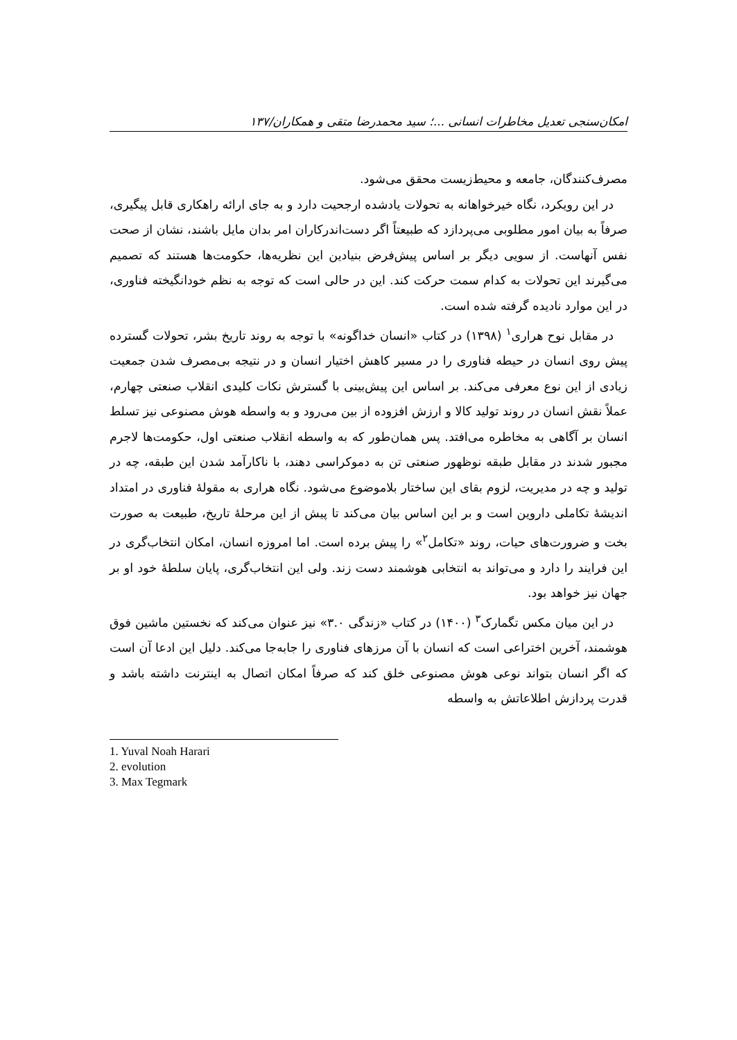امکان‌سنجی تعدیل مخاطرات انسانی ...؛ سید محمدرضا متقی و همکاران/۱۳۷
مصرف‌کنندگان، جامعه و محیط‌زیست محقق می‌شود.
در این رویکرد، نگاه خیرخواهانه به تحولات یادشده ارجحیت دارد و به جای ارائه راهکاری قابل پیگیری، صرفاً به بیان امور مطلوبی می‌پردازد که طبیعتاً اگر دست‌اندرکاران امر بدان مایل باشند، نشان از صحت نفس آنهاست. از سویی دیگر بر اساس پیش‌فرض بنیادین این نظریه‌ها، حکومت‌ها هستند که تصمیم می‌گیرند این تحولات به کدام سمت حرکت کند. این در حالی است که توجه به نظم خودانگیخته فناوری، در این موارد نادیده گرفته شده است.
در مقابل نوح هراری<sup>۱</sup> (۱۳۹۸) در کتاب «انسان خداگونه» با توجه به روند تاریخ بشر، تحولات گسترده پیش روی انسان در حیطه فناوری را در مسیر کاهش اختیار انسان و در نتیجه بی‌مصرف شدن جمعیت زیادی از این نوع معرفی می‌کند. بر اساس این پیش‌بینی با گسترش نکات کلیدی انقلاب صنعتی چهارم، عملاً نقش انسان در روند تولید کالا و ارزش افزوده از بین می‌رود و به واسطه هوش مصنوعی نیز تسلط انسان بر آگاهی به مخاطره می‌افتد. پس همان‌طور که به واسطه انقلاب صنعتی اول، حکومت‌ها لاجرم مجبور شدند در مقابل طبقه نوظهور صنعتی تن به دموکراسی دهند، با ناکارآمد شدن این طبقه، چه در تولید و چه در مدیریت، لزوم بقای این ساختار بلاموضوع می‌شود. نگاه هراری به مقولهٔ فناوری در امتداد اندیشهٔ تکاملی داروین است و بر این اساس بیان می‌کند تا پیش از این مرحلهٔ تاریخ، طبیعت به صورت بخت و ضرورت‌های حیات، روند «تکامل<sup>۲</sup>» را پیش برده است. اما امروزه انسان، امکان انتخاب‌گری در این فرایند را دارد و می‌تواند به انتخابی هوشمند دست زند. ولی این انتخاب‌گری، پایان سلطهٔ خود او بر جهان نیز خواهد بود.
در این میان مکس تگمارک<sup>۳</sup> (۱۴۰۰) در کتاب «زندگی ۳.۰» نیز عنوان می‌کند که نخستین ماشین فوق هوشمند، آخرین اختراعی است که انسان با آن مرزهای فناوری را جابه‌جا می‌کند. دلیل این ادعا آن است که اگر انسان بتواند نوعی هوش مصنوعی خلق کند که صرفاً امکان اتصال به اینترنت داشته باشد و قدرت پردازش اطلاعاتش به واسطه
1. Yuval Noah Harari
2. evolution
3. Max Tegmark